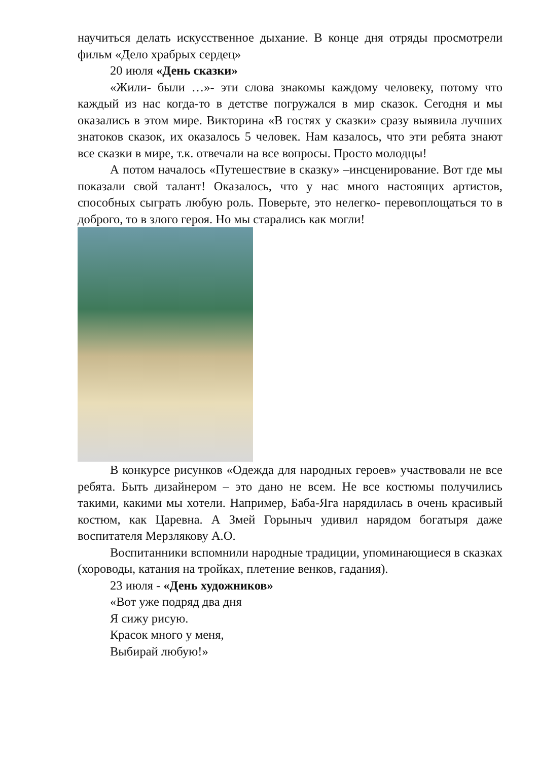научиться делать искусственное дыхание. В конце дня отряды просмотрели фильм «Дело храбрых сердец»
20 июля «День сказки»
«Жили- были …»- эти слова знакомы каждому человеку, потому что каждый из нас когда-то в детстве погружался в мир сказок. Сегодня и мы оказались в этом мире. Викторина «В гостях у сказки» сразу выявила лучших знатоков сказок, их оказалось 5 человек. Нам казалось, что эти ребята знают все сказки в мире, т.к. отвечали на все вопросы. Просто молодцы!
А потом началось «Путешествие в сказку» –инсценирование. Вот где мы показали свой талант! Оказалось, что у нас много настоящих артистов, способных сыграть любую роль. Поверьте, это нелегко- перевоплощаться то в доброго, то в злого героя. Но мы старались как могли!
В конкурсе рисунков «Одежда для народных героев» участвовали не все ребята. Быть дизайнером – это дано не всем. Не все костюмы получились такими, какими мы хотели. Например, Баба-Яга нарядилась в очень красивый костюм, как Царевна. А Змей Горыныч удивил нарядом богатыря даже воспитателя Мерзлякову А.О.
Воспитанники вспомнили народные традиции, упоминающиеся в сказках (хороводы, катания на тройках, плетение венков, гадания).
23 июля - «День художников»
«Вот уже подряд два дня
Я сижу рисую.
Красок много у меня,
Выбирай любую!»